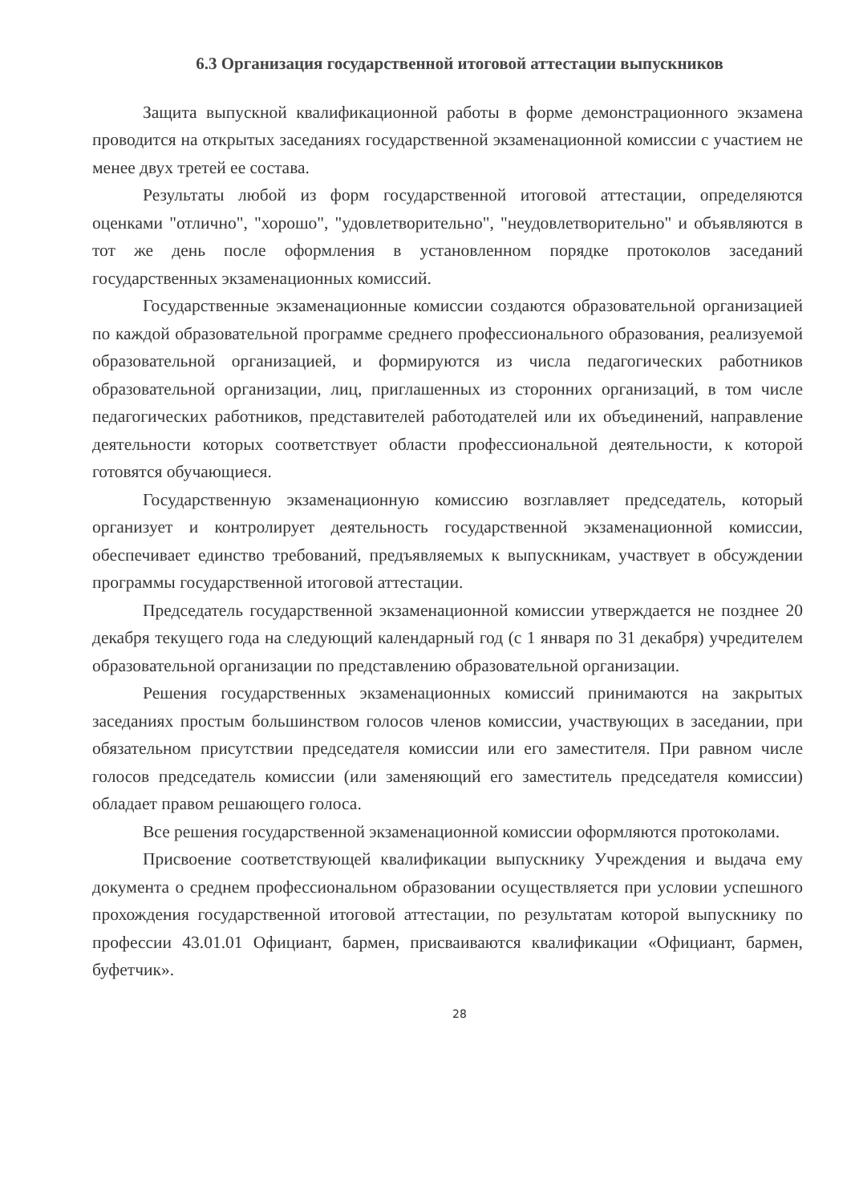6.3 Организация государственной итоговой аттестации выпускников
Защита выпускной квалификационной работы в форме демонстрационного экзамена проводится на открытых заседаниях государственной экзаменационной комиссии с участием не менее двух третей ее состава.
Результаты любой из форм государственной итоговой аттестации, определяются оценками "отлично", "хорошо", "удовлетворительно", "неудовлетворительно" и объявляются в тот же день после оформления в установленном порядке протоколов заседаний государственных экзаменационных комиссий.
Государственные экзаменационные комиссии создаются образовательной организацией по каждой образовательной программе среднего профессионального образования, реализуемой образовательной организацией, и формируются из числа педагогических работников образовательной организации, лиц, приглашенных из сторонних организаций, в том числе педагогических работников, представителей работодателей или их объединений, направление деятельности которых соответствует области профессиональной деятельности, к которой готовятся обучающиеся.
Государственную экзаменационную комиссию возглавляет председатель, который организует и контролирует деятельность государственной экзаменационной комиссии, обеспечивает единство требований, предъявляемых к выпускникам, участвует в обсуждении программы государственной итоговой аттестации.
Председатель государственной экзаменационной комиссии утверждается не позднее 20 декабря текущего года на следующий календарный год (с 1 января по 31 декабря) учредителем образовательной организации по представлению образовательной организации.
Решения государственных экзаменационных комиссий принимаются на закрытых заседаниях простым большинством голосов членов комиссии, участвующих в заседании, при обязательном присутствии председателя комиссии или его заместителя. При равном числе голосов председатель комиссии (или заменяющий его заместитель председателя комиссии) обладает правом решающего голоса.
Все решения государственной экзаменационной комиссии оформляются протоколами.
Присвоение соответствующей квалификации выпускнику Учреждения и выдача ему документа о среднем профессиональном образовании осуществляется при условии успешного прохождения государственной итоговой аттестации, по результатам которой выпускнику по профессии 43.01.01 Официант, бармен, присваиваются квалификации «Официант, бармен, буфетчик».
28